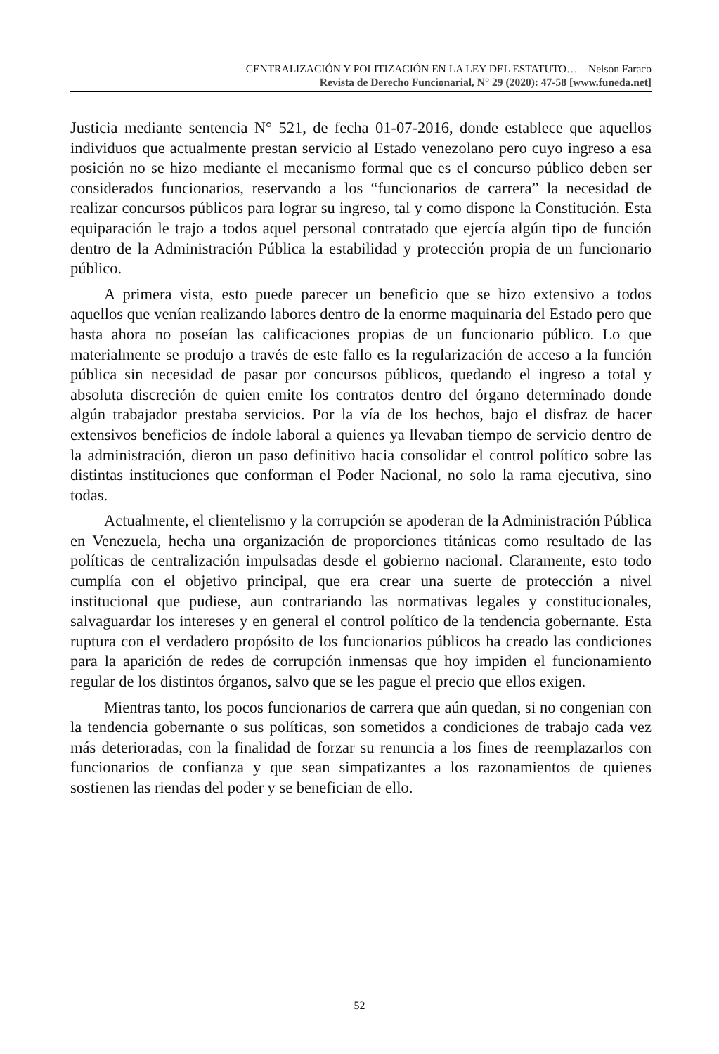CENTRALIZACIÓN Y POLITIZACIÓN EN LA LEY DEL ESTATUTO… – Nelson Faraco
Revista de Derecho Funcionarial, N° 29 (2020): 47-58 [www.funeda.net]
Justicia mediante sentencia N° 521, de fecha 01-07-2016, donde establece que aquellos individuos que actualmente prestan servicio al Estado venezolano pero cuyo ingreso a esa posición no se hizo mediante el mecanismo formal que es el concurso público deben ser considerados funcionarios, reservando a los “funcionarios de carrera” la necesidad de realizar concursos públicos para lograr su ingreso, tal y como dispone la Constitución. Esta equiparación le trajo a todos aquel personal contratado que ejercía algún tipo de función dentro de la Administración Pública la estabilidad y protección propia de un funcionario público.
A primera vista, esto puede parecer un beneficio que se hizo extensivo a todos aquellos que venían realizando labores dentro de la enorme maquinaria del Estado pero que hasta ahora no poseían las calificaciones propias de un funcionario público. Lo que materialmente se produjo a través de este fallo es la regularización de acceso a la función pública sin necesidad de pasar por concursos públicos, quedando el ingreso a total y absoluta discreción de quien emite los contratos dentro del órgano determinado donde algún trabajador prestaba servicios. Por la vía de los hechos, bajo el disfraz de hacer extensivos beneficios de índole laboral a quienes ya llevaban tiempo de servicio dentro de la administración, dieron un paso definitivo hacia consolidar el control político sobre las distintas instituciones que conforman el Poder Nacional, no solo la rama ejecutiva, sino todas.
Actualmente, el clientelismo y la corrupción se apoderan de la Administración Pública en Venezuela, hecha una organización de proporciones titánicas como resultado de las políticas de centralización impulsadas desde el gobierno nacional. Claramente, esto todo cumplía con el objetivo principal, que era crear una suerte de protección a nivel institucional que pudiese, aun contrariando las normativas legales y constitucionales, salvaguardar los intereses y en general el control político de la tendencia gobernante. Esta ruptura con el verdadero propósito de los funcionarios públicos ha creado las condiciones para la aparición de redes de corrupción inmensas que hoy impiden el funcionamiento regular de los distintos órganos, salvo que se les pague el precio que ellos exigen.
Mientras tanto, los pocos funcionarios de carrera que aún quedan, si no congenian con la tendencia gobernante o sus políticas, son sometidos a condiciones de trabajo cada vez más deterioradas, con la finalidad de forzar su renuncia a los fines de reemplazarlos con funcionarios de confianza y que sean simpatizantes a los razonamientos de quienes sostienen las riendas del poder y se benefician de ello.
52